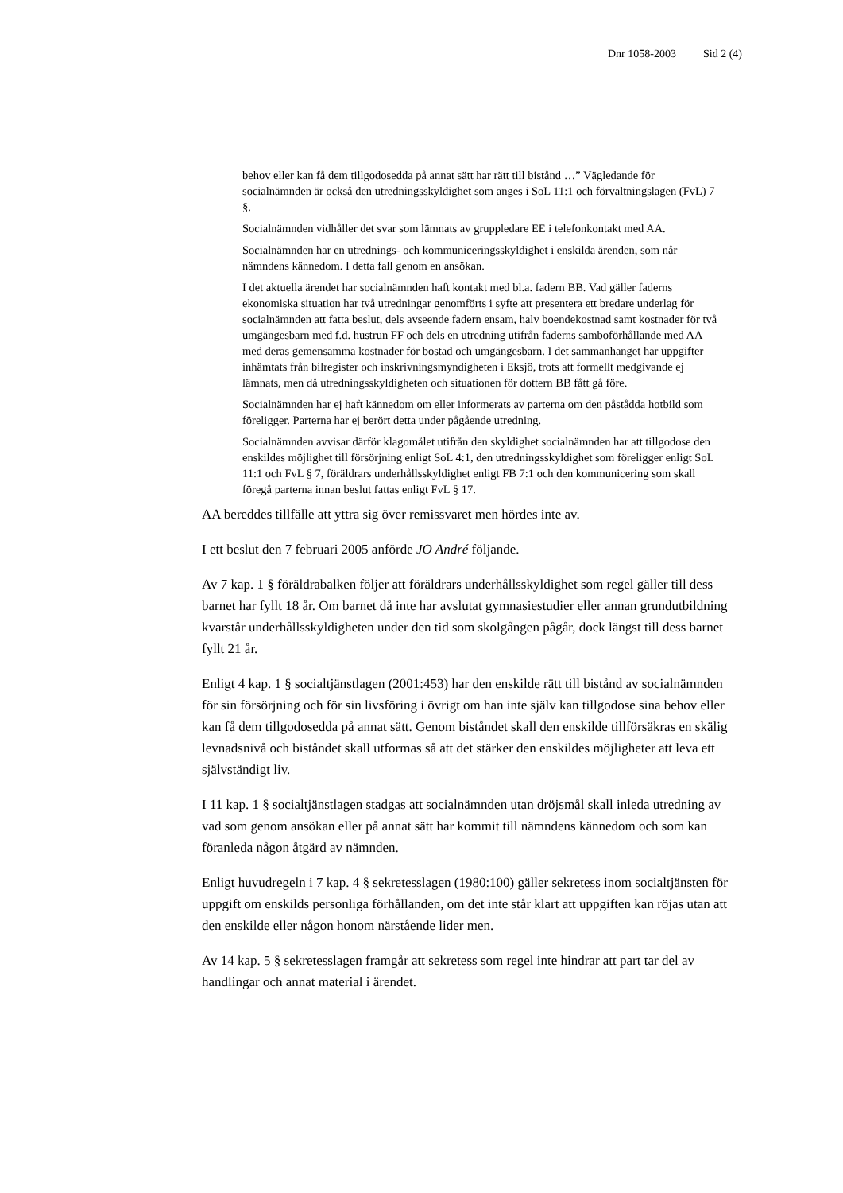Dnr 1058-2003 Sid 2 (4)
behov eller kan få dem tillgodosedda på annat sätt har rätt till bistånd …” Vägledande för socialnämnden är också den utredningsskyldighet som anges i SoL 11:1 och förvaltningslagen (FvL) 7 §.
Socialnämnden vidhåller det svar som lämnats av gruppledare EE i telefonkontakt med AA.
Socialnämnden har en utrednings- och kommuniceringsskyldighet i enskilda ärenden, som når nämndens kännedom. I detta fall genom en ansökan.
I det aktuella ärendet har socialnämnden haft kontakt med bl.a. fadern BB. Vad gäller faderns ekonomiska situation har två utredningar genomförts i syfte att presentera ett bredare underlag för socialnämnden att fatta beslut, dels avseende fadern ensam, halv boendekostnad samt kostnader för två umgängesbarn med f.d. hustrun FF och dels en utredning utifrån faderns samboförhållande med AA med deras gemensamma kostnader för bostad och umgängesbarn. I det sammanhanget har uppgifter inhämtats från bilregister och inskrivningsmyndigheten i Eksjö, trots att formellt medgivande ej lämnats, men då utredningsskyldigheten och situationen för dottern BB fått gå före.
Socialnämnden har ej haft kännedom om eller informerats av parterna om den påstådda hotbild som föreligger. Parterna har ej berört detta under pågående utredning.
Socialnämnden avvisar därför klagomålet utifrån den skyldighet socialnämnden har att tillgodose den enskildes möjlighet till försörjning enligt SoL 4:1, den utredningsskyldighet som föreligger enligt SoL 11:1 och FvL § 7, föräldrars underhållsskyldighet enligt FB 7:1 och den kommunicering som skall föregå parterna innan beslut fattas enligt FvL § 17.
AA bereddes tillfälle att yttra sig över remissvaret men hördes inte av.
I ett beslut den 7 februari 2005 anförde JO André följande.
Av 7 kap. 1 § föräldrabalken följer att föräldrars underhållsskyldighet som regel gäller till dess barnet har fyllt 18 år. Om barnet då inte har avslutat gymnasiestudier eller annan grundutbildning kvarstår underhållsskyldigheten under den tid som skolgången pågår, dock längst till dess barnet fyllt 21 år.
Enligt 4 kap. 1 § socialtjänstlagen (2001:453) har den enskilde rätt till bistånd av socialnämnden för sin försörjning och för sin livsföring i övrigt om han inte själv kan tillgodose sina behov eller kan få dem tillgodosedda på annat sätt. Genom biståndet skall den enskilde tillförsäkras en skälig levnadsnivå och biståndet skall utformas så att det stärker den enskildes möjligheter att leva ett självständigt liv.
I 11 kap. 1 § socialtjänstlagen stadgas att socialnämnden utan dröjsmål skall inleda utredning av vad som genom ansökan eller på annat sätt har kommit till nämndens kännedom och som kan föranleda någon åtgärd av nämnden.
Enligt huvudregeln i 7 kap. 4 § sekretesslagen (1980:100) gäller sekretess inom socialtjänsten för uppgift om enskilds personliga förhållanden, om det inte står klart att uppgiften kan röjas utan att den enskilde eller någon honom närstående lider men.
Av 14 kap. 5 § sekretesslagen framgår att sekretess som regel inte hindrar att part tar del av handlingar och annat material i ärendet.